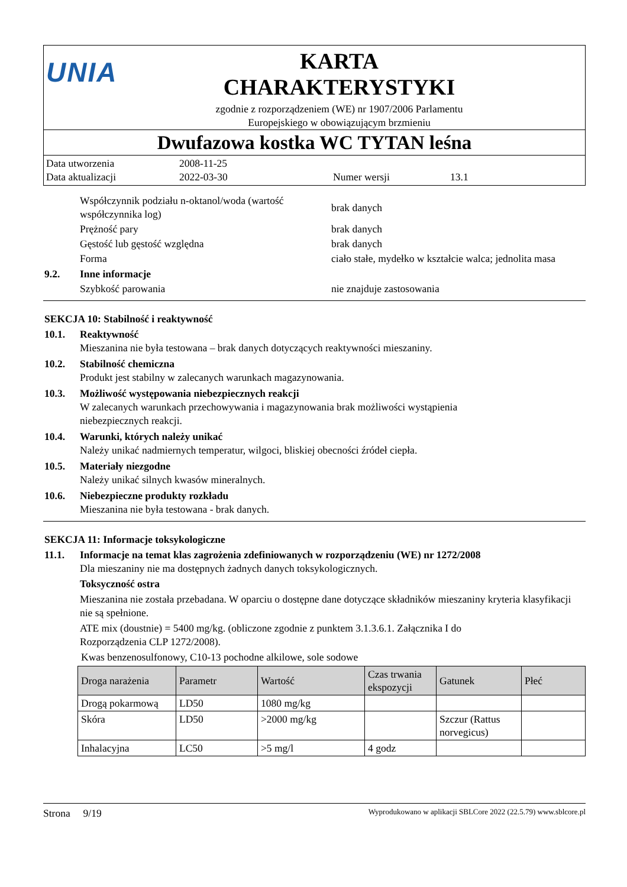UNIA
KARTA
CHARAKTERYSTYKI
zgodnie z rozporządzeniem (WE) nr 1907/2006 Parlamentu
Europejskiego w obowiązującym brzmieniu
Dwufazowa kostka WC TYTAN leśna
Data utworzenia 2008-11-25
Data aktualizacji 2022-03-30 Numer wersji 13.1
Współczynnik podziału n-oktanol/woda (wartość współczynnika log) brak danych
Prężność pary brak danych
Gęstość lub gęstość względna brak danych
Forma ciało stałe, mydełko w kształcie walca; jednolita masa
9.2. Inne informacje
Szybkość parowania nie znajduje zastosowania
SEKCJA 10: Stabilność i reaktywność
10.1. Reaktywność
Mieszanina nie była testowana – brak danych dotyczących reaktywności mieszaniny.
10.2. Stabilność chemiczna
Produkt jest stabilny w zalecanych warunkach magazynowania.
10.3. Możliwość występowania niebezpiecznych reakcji
W zalecanych warunkach przechowywania i magazynowania brak możliwości wystąpienia
niebezpiecznych reakcji.
10.4. Warunki, których należy unikać
Należy unikać nadmiernych temperatur, wilgoci, bliskiej obecności źródeł ciepła.
10.5. Materiały niezgodne
Należy unikać silnych kwasów mineralnych.
10.6. Niebezpieczne produkty rozkładu
Mieszanina nie była testowana - brak danych.
SEKCJA 11: Informacje toksykologiczne
11.1. Informacje na temat klas zagrożenia zdefiniowanych w rozporządzeniu (WE) nr 1272/2008
Dla mieszaniny nie ma dostępnych żadnych danych toksykologicznych.
Toksyczność ostra
Mieszanina nie została przebadana. W oparciu o dostępne dane dotyczące składników mieszaniny kryteria klasyfikacji nie są spełnione.
ATE mix (doustnie) = 5400 mg/kg. (obliczone zgodnie z punktem 3.1.3.6.1. Załącznika I do
Rozporządzenia CLP 1272/2008).
Kwas benzenosulfonowy, C10-13 pochodne alkilowe, sole sodowe
| Droga narażenia | Parametr | Wartość | Czas trwania ekspozycji | Gatunek | Płeć |
| --- | --- | --- | --- | --- | --- |
| Drogą pokarmową | LD50 | 1080 mg/kg | | | |
| Skóra | LD50 | >2000 mg/kg | | Szczur (Rattus norvegicus) | |
| Inhalacyjna | LC50 | >5 mg/l | 4 godz | | |
Strona 9/19 Wyprodukowano w aplikacji SBLCore 2022 (22.5.79) www.sblcore.pl